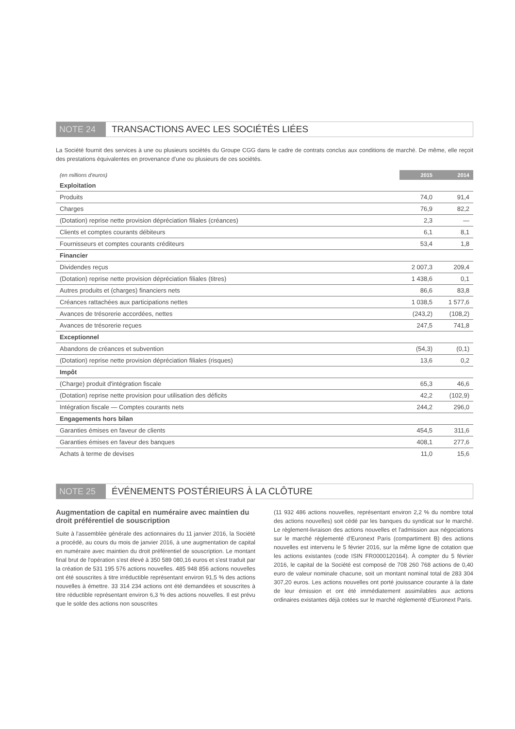NOTE 24 TRANSACTIONS AVEC LES SOCIÉTÉS LIÉES
La Société fournit des services à une ou plusieurs sociétés du Groupe CGG dans le cadre de contrats conclus aux conditions de marché. De même, elle reçoit des prestations équivalentes en provenance d'une ou plusieurs de ces sociétés.
| (en millions d'euros) | 2015 | 2014 |
| --- | --- | --- |
| Exploitation | | |
| Produits | 74,0 | 91,4 |
| Charges | 76,9 | 82,2 |
| (Dotation) reprise nette provision dépréciation filiales (créances) | 2,3 | — |
| Clients et comptes courants débiteurs | 6,1 | 8,1 |
| Fournisseurs et comptes courants créditeurs | 53,4 | 1,8 |
| Financier | | |
| Dividendes reçus | 2 007,3 | 209,4 |
| (Dotation) reprise nette provision dépréciation filiales (titres) | 1 438,6 | 0,1 |
| Autres produits et (charges) financiers nets | 86,6 | 83,8 |
| Créances rattachées aux participations nettes | 1 038,5 | 1 577,6 |
| Avances de trésorerie accordées, nettes | (243,2) | (108,2) |
| Avances de trésorerie reçues | 247,5 | 741,8 |
| Exceptionnel | | |
| Abandons de créances et subvention | (54,3) | (0,1) |
| (Dotation) reprise nette provision dépréciation filiales (risques) | 13,6 | 0,2 |
| Impôt | | |
| (Charge) produit d'intégration fiscale | 65,3 | 46,6 |
| (Dotation) reprise nette provision pour utilisation des déficits | 42,2 | (102,9) |
| Intégration fiscale — Comptes courants nets | 244,2 | 296,0 |
| Engagements hors bilan | | |
| Garanties émises en faveur de clients | 454,5 | 311,6 |
| Garanties émises en faveur des banques | 408,1 | 277,6 |
| Achats à terme de devises | 11,0 | 15,6 |
NOTE 25 ÉVÉNEMENTS POSTÉRIEURS À LA CLÔTURE
Augmentation de capital en numéraire avec maintien du droit préférentiel de souscription
Suite à l'assemblée générale des actionnaires du 11 janvier 2016, la Société a procédé, au cours du mois de janvier 2016, à une augmentation de capital en numéraire avec maintien du droit préférentiel de souscription. Le montant final brut de l'opération s'est élevé à 350 589 080,16 euros et s'est traduit par la création de 531 195 576 actions nouvelles. 485 948 856 actions nouvelles ont été souscrites à titre irréductible représentant environ 91,5 % des actions nouvelles à émettre. 33 314 234 actions ont été demandées et souscrites à titre réductible représentant environ 6,3 % des actions nouvelles. Il est prévu que le solde des actions non souscrites
(11 932 486 actions nouvelles, représentant environ 2,2 % du nombre total des actions nouvelles) soit cédé par les banques du syndicat sur le marché. Le règlement-livraison des actions nouvelles et l'admission aux négociations sur le marché réglementé d'Euronext Paris (compartiment B) des actions nouvelles est intervenu le 5 février 2016, sur la même ligne de cotation que les actions existantes (code ISIN FR0000120164). À compter du 5 février 2016, le capital de la Société est composé de 708 260 768 actions de 0,40 euro de valeur nominale chacune, soit un montant nominal total de 283 304 307,20 euros. Les actions nouvelles ont porté jouissance courante à la date de leur émission et ont été immédiatement assimilables aux actions ordinaires existantes déjà cotées sur le marché réglementé d'Euronext Paris.